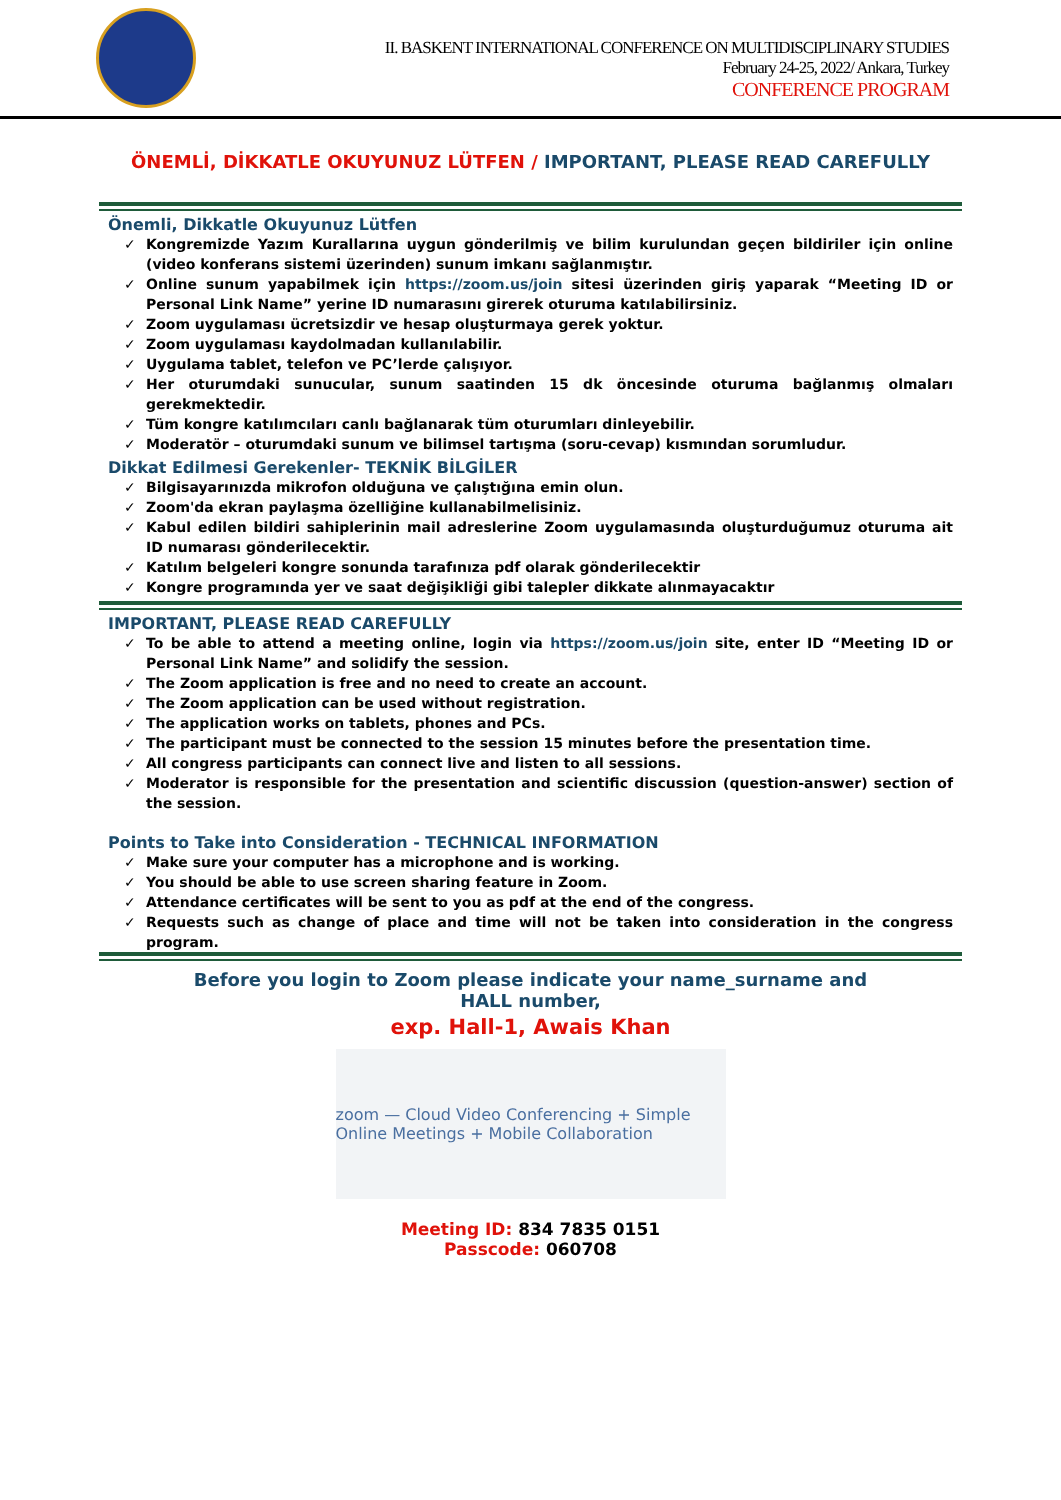II. BASKENT INTERNATIONAL CONFERENCE ON MULTIDISCIPLINARY STUDIES
February 24-25, 2022/ Ankara, Turkey
CONFERENCE PROGRAM
ÖNEMLİ, DİKKATLE OKUYUNUZ LÜTFEN / IMPORTANT, PLEASE READ CAREFULLY
Önemli, Dikkatle Okuyunuz Lütfen
✓ Kongremizde Yazım Kurallarına uygun gönderilmiş ve bilim kurulundan geçen bildiriler için online (video konferans sistemi üzerinden) sunum imkanı sağlanmıştır.
✓ Online sunum yapabilmek için https://zoom.us/join sitesi üzerinden giriş yaparak “Meeting ID or Personal Link Name” yerine ID numarasını girerek oturuma katılabilirsiniz.
✓ Zoom uygulaması ücretsizdir ve hesap oluşturmaya gerek yoktur.
✓ Zoom uygulaması kaydolmadan kullanılabilir.
✓ Uygulama tablet, telefon ve PC’lerde çalışıyor.
✓ Her oturumdaki sunucular, sunum saatinden 15 dk öncesinde oturuma bağlanmış olmaları gerekmektedir.
✓ Tüm kongre katılımcıları canlı bağlanarak tüm oturumları dinleyebilir.
✓ Moderatör – oturumdaki sunum ve bilimsel tartışma (soru-cevap) kısmından sorumludur.
Dikkat Edilmesi Gerekenler- TEKNİK BİLGİLER
✓ Bilgisayarınızda mikrofon olduğuna ve çalıştığına emin olun.
✓ Zoom'da ekran paylaşma özelliğine kullanabilmelisiniz.
✓ Kabul edilen bildiri sahiplerinin mail adreslerine Zoom uygulamasında oluşturduğumuz oturuma ait ID numarası gönderilecektir.
✓ Katılım belgeleri kongre sonunda tarafınıza pdf olarak gönderilecektir
✓ Kongre programında yer ve saat değişikliği gibi talepler dikkate alınmayacaktır
IMPORTANT, PLEASE READ CAREFULLY
✓ To be able to attend a meeting online, login via https://zoom.us/join site, enter ID “Meeting ID or Personal Link Name” and solidify the session.
✓ The Zoom application is free and no need to create an account.
✓ The Zoom application can be used without registration.
✓ The application works on tablets, phones and PCs.
✓ The participant must be connected to the session 15 minutes before the presentation time.
✓ All congress participants can connect live and listen to all sessions.
✓ Moderator is responsible for the presentation and scientific discussion (question-answer) section of the session.
Points to Take into Consideration - TECHNICAL INFORMATION
✓ Make sure your computer has a microphone and is working.
✓ You should be able to use screen sharing feature in Zoom.
✓ Attendance certificates will be sent to you as pdf at the end of the congress.
✓ Requests such as change of place and time will not be taken into consideration in the congress program.
Before you login to Zoom please indicate your name_surname and HALL number,
exp. Hall-1, Awais Khan
zoom — Cloud Video Conferencing + Simple Online Meetings + Mobile Collaboration
Meeting ID: 834 7835 0151
Passcode: 060708